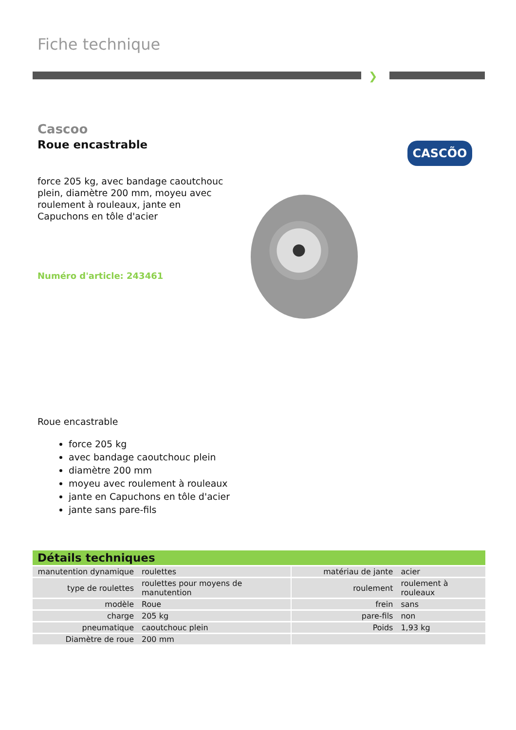Fiche technique
❯
Cascoo
Roue encastrable
force 205 kg, avec bandage caoutchouc plein, diamètre 200 mm, moyeu avec roulement à rouleaux, jante en Capuchons en tôle d'acier
Numéro d'article: 243461
CASCÕO
Roue encastrable
force 205 kg
avec bandage caoutchouc plein
diamètre 200 mm
moyeu avec roulement à rouleaux
jante en Capuchons en tôle d'acier
jante sans pare-fils
Détails techniques
| manutention dynamique | roulettes | | matériau de jante | acier |
| type de roulettes | roulettes pour moyens de manutention | | roulement | roulement à rouleaux |
| modèle | Roue | | frein | sans |
| charge | 205 kg | | pare-fils | non |
| pneumatique | caoutchouc plein | | Poids | 1,93 kg |
| Diamètre de roue | 200 mm | | | |